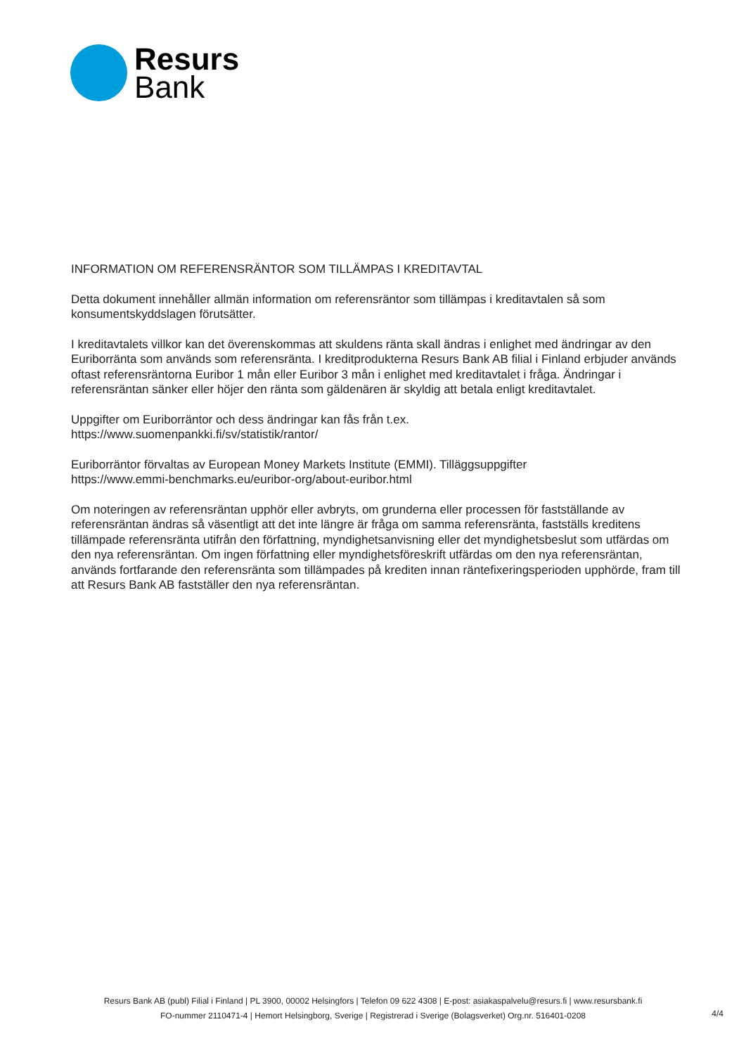Resurs
Bank
INFORMATION OM REFERENSRÄNTOR SOM TILLÄMPAS I KREDITAVTAL
Detta dokument innehåller allmän information om referensräntor som tillämpas i kreditavtalen så som konsumentskyddslagen förutsätter.
I kreditavtalets villkor kan det överenskommas att skuldens ränta skall ändras i enlighet med ändringar av den Euriborränta som används som referensränta. I kreditprodukterna Resurs Bank AB filial i Finland erbjuder används oftast referensräntorna Euribor 1 mån eller Euribor 3 mån i enlighet med kreditavtalet i fråga. Ändringar i referensräntan sänker eller höjer den ränta som gäldenären är skyldig att betala enligt kreditavtalet.
Uppgifter om Euriborräntor och dess ändringar kan fås från t.ex.
https://www.suomenpankki.fi/sv/statistik/rantor/
Euriborräntor förvaltas av European Money Markets Institute (EMMI). Tilläggsuppgifter
https://www.emmi-benchmarks.eu/euribor-org/about-euribor.html
Om noteringen av referensräntan upphör eller avbryts, om grunderna eller processen för fastställande av referensräntan ändras så väsentligt att det inte längre är fråga om samma referensränta, fastställs kreditens tillämpade referensränta utifrån den författning, myndighetsanvisning eller det myndighetsbeslut som utfärdas om den nya referensräntan. Om ingen författning eller myndighetsföreskrift utfärdas om den nya referensräntan, används fortfarande den referensränta som tillämpades på krediten innan räntefixeringsperioden upphörde, fram till att Resurs Bank AB fastställer den nya referensräntan.
Resurs Bank AB (publ) Filial i Finland | PL 3900, 00002 Helsingfors | Telefon 09 622 4308 | E-post: asiakaspalvelu@resurs.fi | www.resursbank.fi
FO-nummer 2110471-4 | Hemort Helsingborg, Sverige | Registrerad i Sverige (Bolagsverket) Org.nr. 516401-0208
4/4